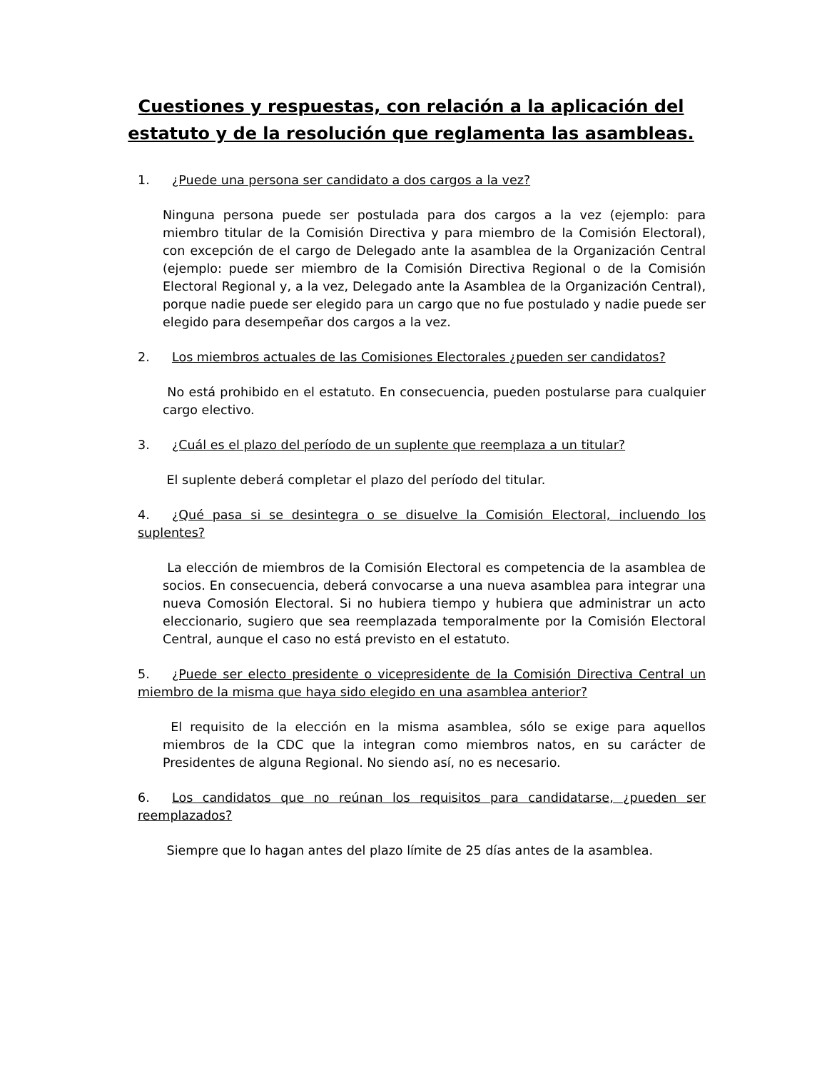Cuestiones y respuestas, con relación a la aplicación del estatuto y de la resolución que reglamenta las asambleas.
1. ¿Puede una persona ser candidato a dos cargos a la vez?
Ninguna persona puede ser postulada para dos cargos a la vez (ejemplo: para miembro titular de la Comisión Directiva y para miembro de la Comisión Electoral), con excepción de el cargo de Delegado ante la asamblea de la Organización Central (ejemplo: puede ser miembro de la Comisión Directiva Regional o de la Comisión Electoral Regional y, a la vez, Delegado ante la Asamblea de la Organización Central), porque nadie puede ser elegido para un cargo que no fue postulado y nadie puede ser elegido para desempeñar dos cargos a la vez.
2. Los miembros actuales de las Comisiones Electorales ¿pueden ser candidatos?
No está prohibido en el estatuto. En consecuencia, pueden postularse para cualquier cargo electivo.
3. ¿Cuál es el plazo del período de un suplente que reemplaza a un titular?
El suplente deberá completar el plazo del período del titular.
4. ¿Qué pasa si se desintegra o se disuelve la Comisión Electoral, incluendo los suplentes?
La elección de miembros de la Comisión Electoral es competencia de la asamblea de socios. En consecuencia, deberá convocarse a una nueva asamblea para integrar una nueva Comosión Electoral. Si no hubiera tiempo y hubiera que administrar un acto eleccionario, sugiero que sea reemplazada temporalmente por la Comisión Electoral Central, aunque el caso no está previsto en el estatuto.
5. ¿Puede ser electo presidente o vicepresidente de la Comisión Directiva Central un miembro de la misma que haya sido elegido en una asamblea anterior?
El requisito de la elección en la misma asamblea, sólo se exige para aquellos miembros de la CDC que la integran como miembros natos, en su carácter de Presidentes de alguna Regional. No siendo así, no es necesario.
6. Los candidatos que no reúnan los requisitos para candidatarse, ¿pueden ser reemplazados?
Siempre que lo hagan antes del plazo límite de 25 días antes de la asamblea.